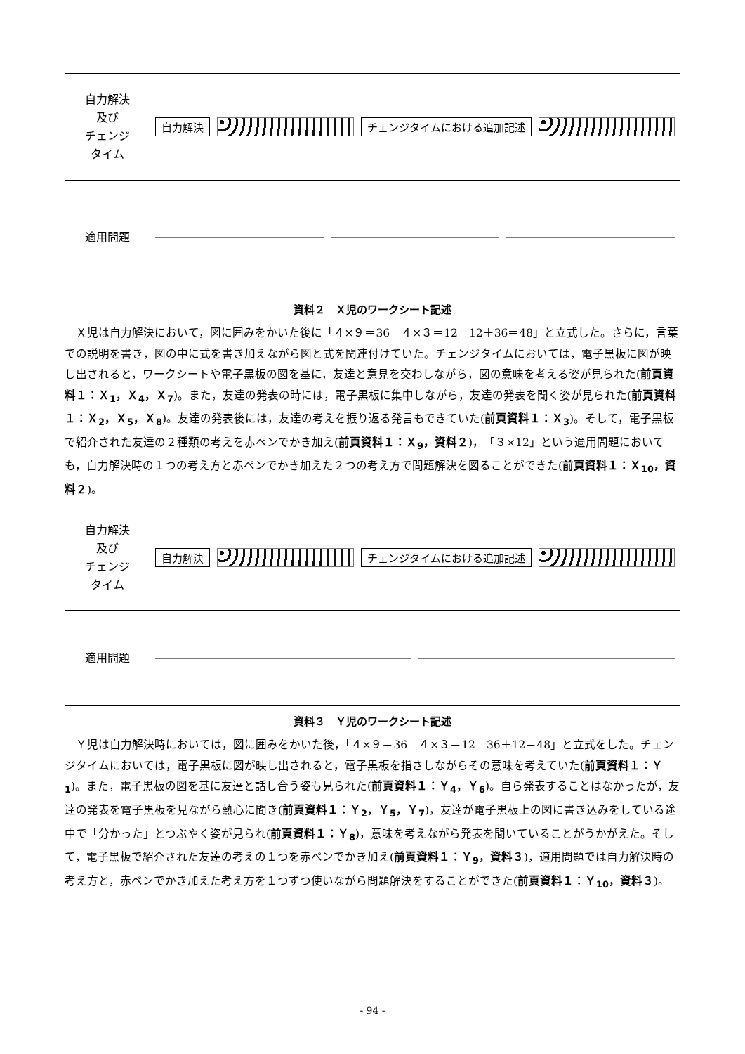| 自力解決 及び チェンジ タイム | 自力解決 チェンジタイムにおける追加記述 |
| 適用問題 | |
資料２　Ｘ児のワークシート記述
Ｘ児は自力解決において，図に囲みをかいた後に「４×９＝36　４×３＝12　12＋36＝48」と立式した。さらに，言葉での説明を書き，図の中に式を書き加えながら図と式を関連付けていた。チェンジタイムにおいては，電子黒板に図が映し出されると，ワークシートや電子黒板の図を基に，友達と意見を交わしながら，図の意味を考える姿が見られた(前頁資料１：Ｘ<sub>1</sub>，Ｘ<sub>4</sub>，Ｘ<sub>7</sub>)。また，友達の発表の時には，電子黒板に集中しながら，友達の発表を聞く姿が見られた(前頁資料１：Ｘ<sub>2</sub>，Ｘ<sub>5</sub>，Ｘ<sub>8</sub>)。友達の発表後には，友達の考えを振り返る発言もできていた(前頁資料１：Ｘ<sub>3</sub>)。そして，電子黒板で紹介された友達の２種類の考えを赤ペンでかき加え(前頁資料１：Ｘ<sub>9</sub>，資料２)，「３×12」という適用問題においても，自力解決時の１つの考え方と赤ペンでかき加えた２つの考え方で問題解決を図ることができた(前頁資料１：Ｘ<sub>10</sub>，資料２)。
| 自力解決 及び チェンジ タイム | 自力解決 チェンジタイムにおける追加記述 |
| 適用問題 | |
資料３　Ｙ児のワークシート記述
Ｙ児は自力解決時においては，図に囲みをかいた後，「４×９＝36　４×３＝12　36＋12＝48」と立式をした。チェンジタイムにおいては，電子黒板に図が映し出されると，電子黒板を指さしながらその意味を考えていた(前頁資料１：Ｙ<sub>1</sub>)。また，電子黒板の図を基に友達と話し合う姿も見られた(前頁資料１：Ｙ<sub>4</sub>，Ｙ<sub>6</sub>)。自ら発表することはなかったが，友達の発表を電子黒板を見ながら熱心に聞き(前頁資料１：Ｙ<sub>2</sub>，Ｙ<sub>5</sub>，Ｙ<sub>7</sub>)，友達が電子黒板上の図に書き込みをしている途中で「分かった」とつぶやく姿が見られ(前頁資料１：Ｙ<sub>8</sub>)，意味を考えながら発表を聞いていることがうかがえた。そして，電子黒板で紹介された友達の考えの１つを赤ペンでかき加え(前頁資料１：Ｙ<sub>9</sub>，資料３)，適用問題では自力解決時の考え方と，赤ペンでかき加えた考え方を１つずつ使いながら問題解決をすることができた(前頁資料１：Ｙ<sub>10</sub>，資料３)。
- 94 -